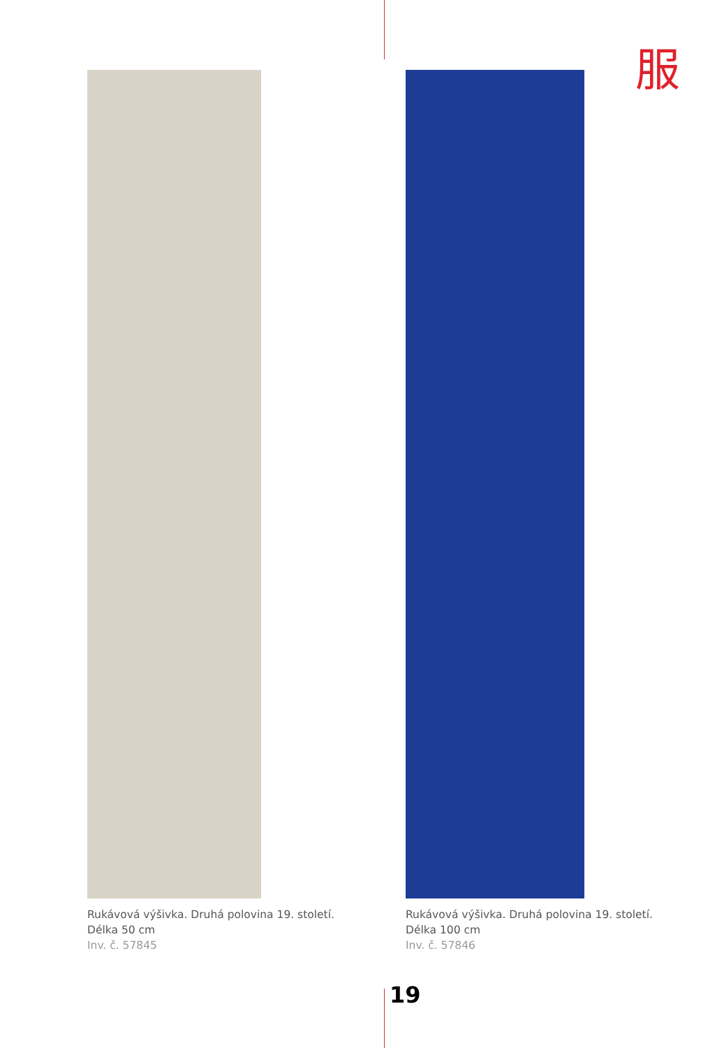服
Rukávová výšivka. Druhá polovina 19. století.
Délka 50 cm
Inv. č. 57845
Rukávová výšivka. Druhá polovina 19. století.
Délka 100 cm
Inv. č. 57846
19